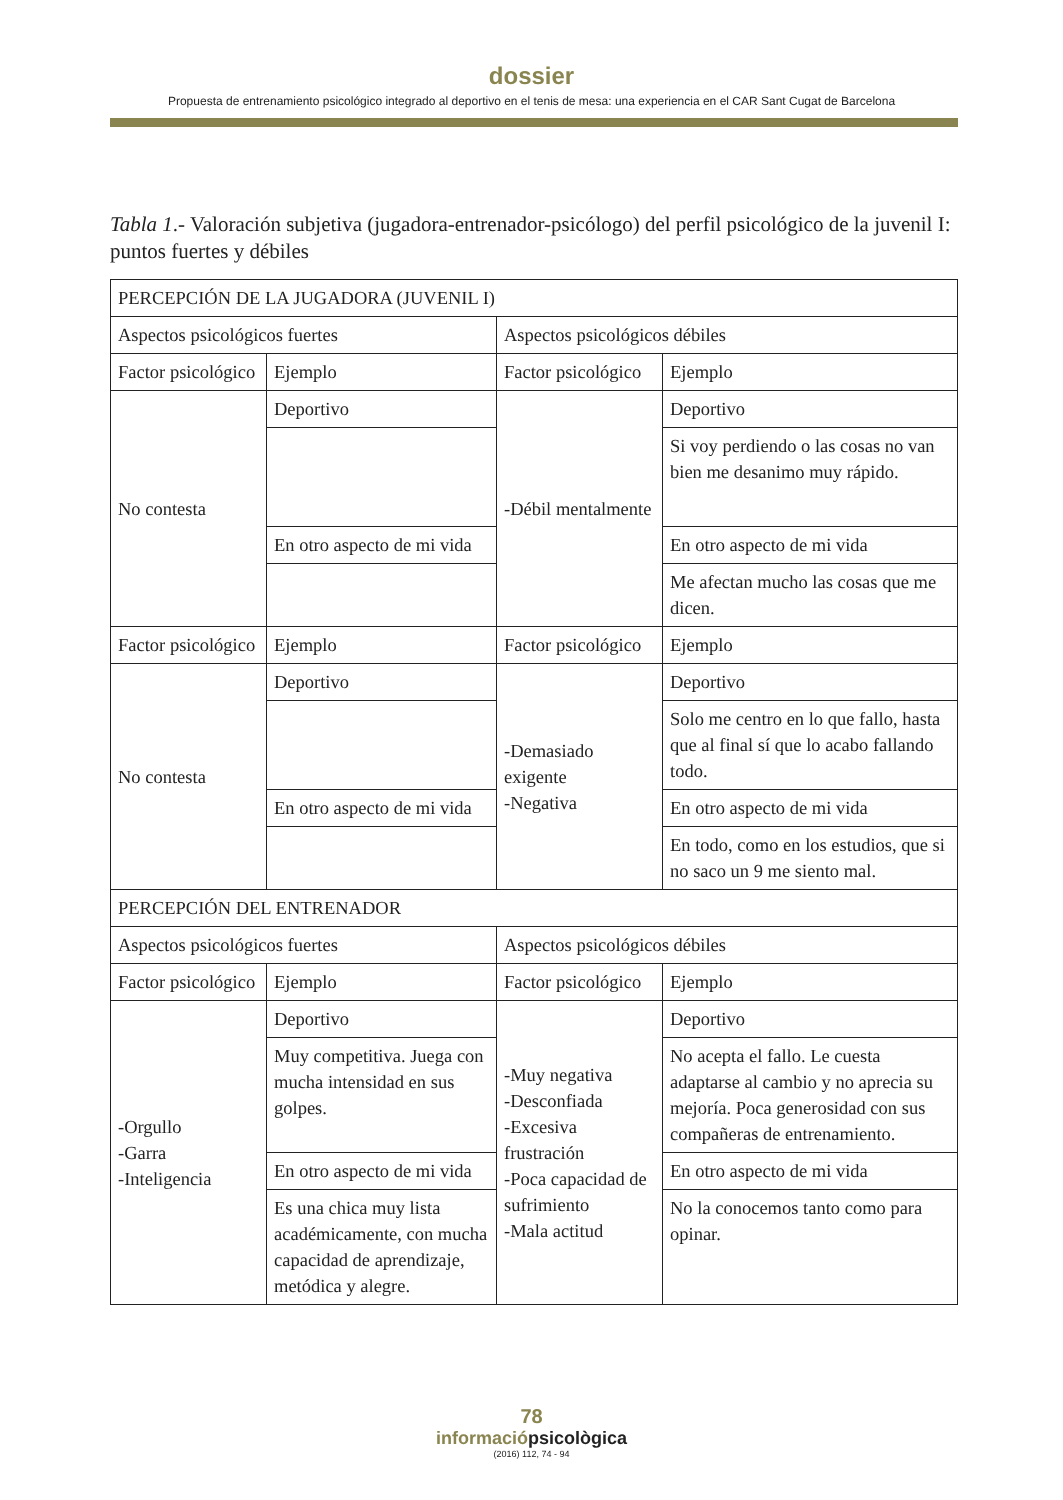dossier
Propuesta de entrenamiento psicológico integrado al deportivo en el tenis de mesa: una experiencia en el CAR Sant Cugat de Barcelona
Tabla 1.- Valoración subjetiva (jugadora-entrenador-psicólogo) del perfil psicológico de la juvenil I: puntos fuertes y débiles
| PERCEPCIÓN DE LA JUGADORA (JUVENIL I) | | | |
| Aspectos psicológicos fuertes | | Aspectos psicológicos débiles | |
| Factor psicológico | Ejemplo | Factor psicológico | Ejemplo |
| No contesta | Deportivo | -Débil mentalmente | Deportivo |
| | | | Si voy perdiendo o las cosas no van bien me desanimo muy rápido. |
| | En otro aspecto de mi vida | | En otro aspecto de mi vida |
| | | | Me afectan mucho las cosas que me dicen. |
| Factor psicológico | Ejemplo | Factor psicológico | Ejemplo |
| No contesta | Deportivo | -Demasiado exigente -Negativa | Deportivo |
| | | | Solo me centro en lo que fallo, hasta que al final sí que lo acabo fallando todo. |
| | En otro aspecto de mi vida | | En otro aspecto de mi vida |
| | | | En todo, como en los estudios, que si no saco un 9 me siento mal. |
| PERCEPCIÓN DEL ENTRENADOR | | | |
| Aspectos psicológicos fuertes | | Aspectos psicológicos débiles | |
| Factor psicológico | Ejemplo | Factor psicológico | Ejemplo |
| -Orgullo -Garra -Inteligencia | Deportivo | -Muy negativa -Desconfiada -Excesiva frustración -Poca capacidad de sufrimiento -Mala actitud | Deportivo |
| | Muy competitiva. Juega con mucha intensidad en sus golpes. | | No acepta el fallo. Le cuesta adaptarse al cambio y no aprecia su mejoría. Poca generosidad con sus compañeras de entrenamiento. |
| | En otro aspecto de mi vida | | En otro aspecto de mi vida |
| | Es una chica muy lista académicamente, con mucha capacidad de aprendizaje, metódica y alegre. | | No la conocemos tanto como para opinar. |
78
informaciópsicològica
(2016) 112, 74 - 94